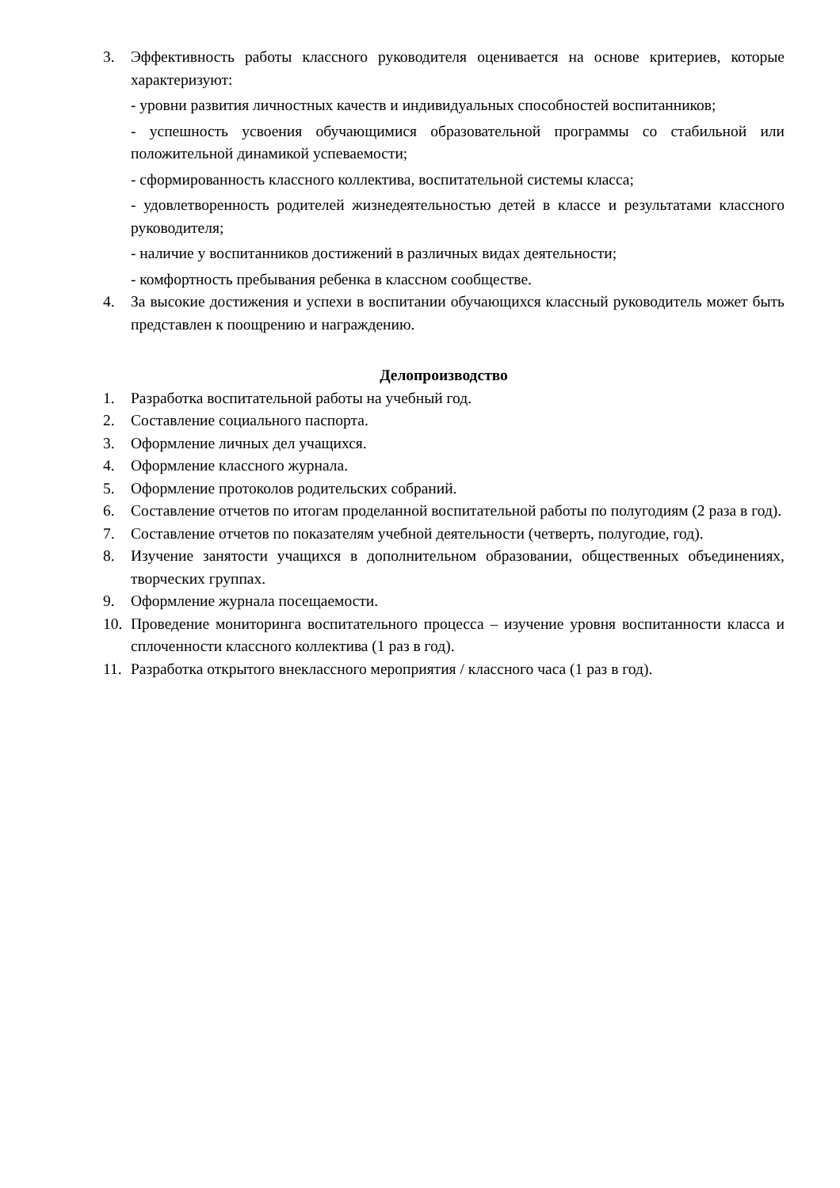3. Эффективность работы классного руководителя оценивается на основе критериев, которые характеризуют:
- уровни развития личностных качеств и индивидуальных способностей воспитанников;
- успешность усвоения обучающимися образовательной программы со стабильной или положительной динамикой успеваемости;
- сформированность классного коллектива, воспитательной системы класса;
- удовлетворенность родителей жизнедеятельностью детей в классе и результатами классного руководителя;
- наличие у воспитанников достижений в различных видах деятельности;
- комфортность пребывания ребенка в классном сообществе.
4. За высокие достижения и успехи в воспитании обучающихся классный руководитель может быть представлен к поощрению и награждению.
Делопроизводство
1. Разработка воспитательной работы на учебный год.
2. Составление социального паспорта.
3. Оформление личных дел учащихся.
4. Оформление классного журнала.
5. Оформление протоколов родительских собраний.
6. Составление отчетов по итогам проделанной воспитательной работы по полугодиям (2 раза в год).
7. Составление отчетов по показателям учебной деятельности (четверть, полугодие, год).
8. Изучение занятости учащихся в дополнительном образовании, общественных объединениях, творческих группах.
9. Оформление журнала посещаемости.
10.
Проведение мониторинга воспитательного процесса – изучение уровня воспитанности класса и сплоченности классного коллектива (1 раз в год).
11.
Разработка открытого внеклассного мероприятия / классного часа (1 раз в год).